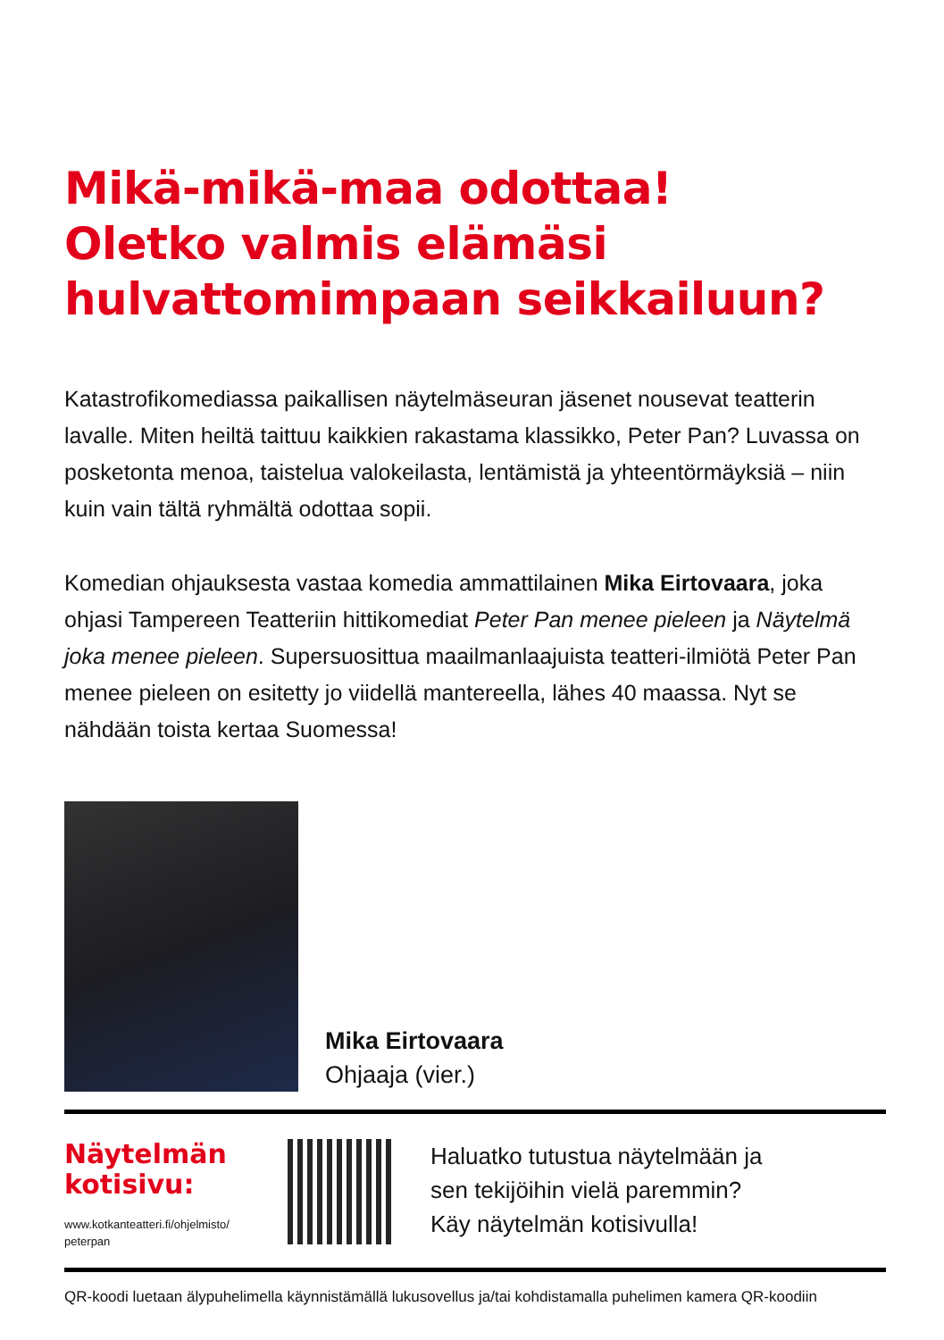Mikä-mikä-maa odottaa!
Oletko valmis elämäsi
hulvattomimpaan seikkailuun?
Katastrofikomediassa paikallisen näytelmäseuran jäsenet nousevat teatterin lavalle. Miten heiltä taittuu kaikkien rakastama klassikko, Peter Pan? Luvassa on posketonta menoa, taistelua valokeilasta, lentämistä ja yhteentörmäyksiä – niin kuin vain tältä ryhmältä odottaa sopii.
Komedian ohjauksesta vastaa komedia ammattilainen Mika Eirtovaara, joka ohjasi Tampereen Teatteriin hittikomediat Peter Pan menee pieleen ja Näytelmä joka menee pieleen. Supersuosittua maailmanlaajuista teatteri-ilmiötä Peter Pan menee pieleen on esitetty jo viidellä mantereella, lähes 40 maassa. Nyt se nähdään toista kertaa Suomessa!
Mika Eirtovaara
Ohjaaja (vier.)
Näytelmän kotisivu:
www.kotkanteatteri.fi/ohjelmisto/
peterpan
Haluatko tutustua näytelmään ja
sen tekijöihin vielä paremmin?
Käy näytelmän kotisivulla!
QR-koodi luetaan älypuhelimella käynnistämällä lukusovellus ja/tai kohdistamalla puhelimen kamera QR-koodiin